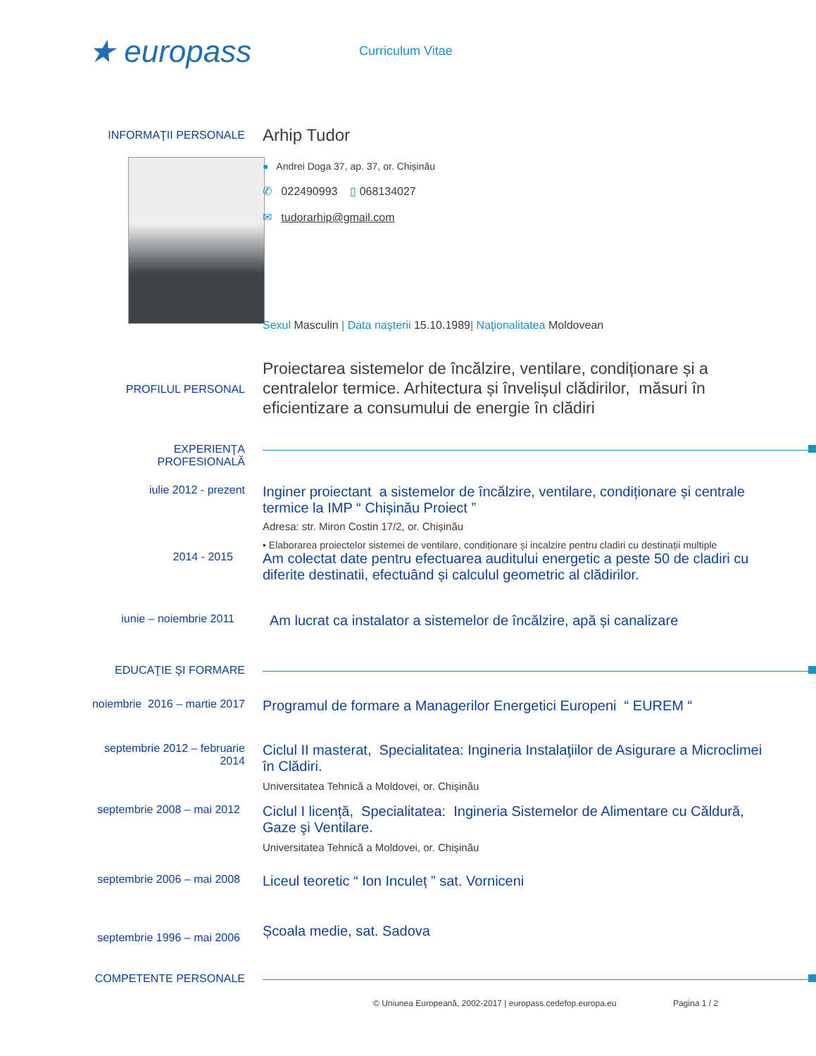★ europass
Curriculum Vitae
INFORMAŢII PERSONALE
Arhip Tudor
● Andrei Doga 37, ap. 37, or. Chișinău
✆ 022490993 ▯ 068134027
✉ tudorarhip@gmail.com
Sexul Masculin | Data naşterii 15.10.1989| Naţionalitatea Moldovean
PROFILUL PERSONAL
Proiectarea sistemelor de încălzire, ventilare, condiționare și a centralelor termice. Arhitectura și învelișul clădirilor, măsuri în eficientizare a consumului de energie în clădiri
EXPERIENŢA PROFESIONALĂ
iulie 2012 - prezent
Inginer proiectant a sistemelor de încălzire, ventilare, condiționare și centrale termice la IMP “ Chișinău Proiect ”
Adresa: str. Miron Costin 17/2, or. Chișinău
▪ Elaborarea proiectelor sistemei de ventilare, condiționare și incalzire pentru cladiri cu destinații multiple
2014 - 2015
Am colectat date pentru efectuarea auditului energetic a peste 50 de cladiri cu diferite destinatii, efectuând și calculul geometric al clădirilor.
iunie – noiembrie 2011
Am lucrat ca instalator a sistemelor de încălzire, apă și canalizare
EDUCAŢIE ŞI FORMARE
noiembrie 2016 – martie 2017
Programul de formare a Managerilor Energetici Europeni “ EUREM “
septembrie 2012 – februarie 2014
Ciclul II masterat, Specialitatea: Ingineria Instalaţiilor de Asigurare a Microclimei în Clădiri.
Universitatea Tehnică a Moldovei, or. Chișinău
septembrie 2008 – mai 2012
Ciclul I licență, Specialitatea: Ingineria Sistemelor de Alimentare cu Căldură, Gaze şi Ventilare.
Universitatea Tehnică a Moldovei, or. Chișinău
septembrie 2006 – mai 2008
Liceul teoretic “ Ion Inculeț ” sat. Vorniceni
septembrie 1996 – mai 2006
Școala medie, sat. Sadova
COMPETENTE PERSONALE
© Uniunea Europeană, 2002-2017 | europass.cedefop.europa.eu Pagina 1 / 2